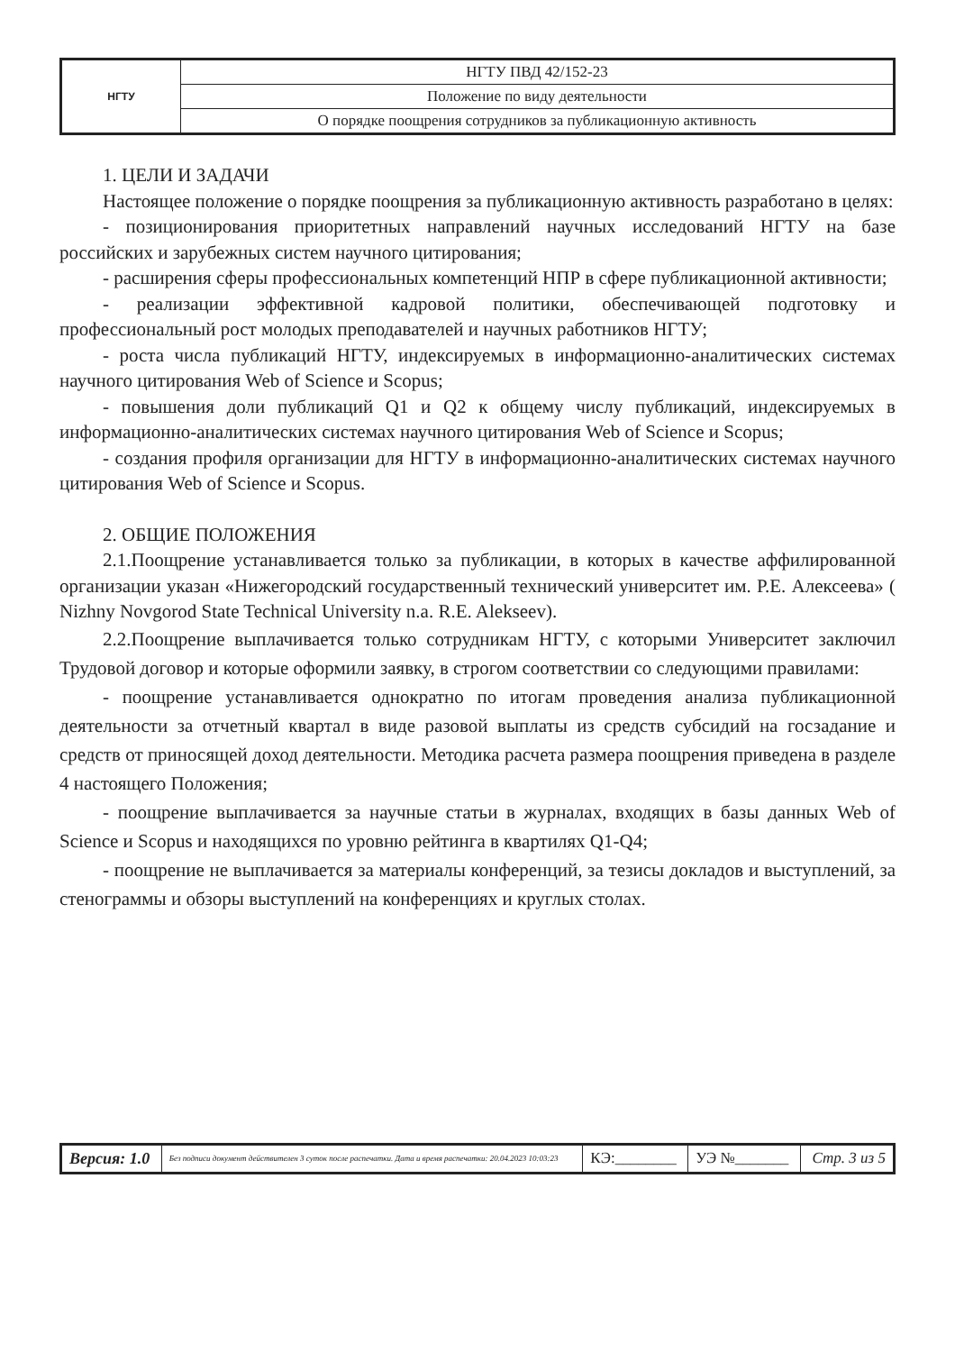| НГТУ | НГТУ ПВД 42/152-23 |
| | Положение по виду деятельности |
| | О порядке поощрения сотрудников за публикационную активность |
1. ЦЕЛИ И ЗАДАЧИ
Настоящее положение о порядке поощрения за публикационную активность разработано в целях:
- позиционирования приоритетных направлений научных исследований НГТУ на базе российских и зарубежных систем научного цитирования;
- расширения сферы профессиональных компетенций НПР в сфере публикационной активности;
- реализации эффективной кадровой политики, обеспечивающей подготовку и профессиональный рост молодых преподавателей и научных работников НГТУ;
- роста числа публикаций НГТУ, индексируемых в информационно-аналитических системах научного цитирования Web of Science и Scopus;
- повышения доли публикаций Q1 и Q2 к общему числу публикаций, индексируемых в информационно-аналитических системах научного цитирования Web of Science и Scopus;
- создания профиля организации для НГТУ в информационно-аналитических системах научного цитирования Web of Science и Scopus.
2. ОБЩИЕ ПОЛОЖЕНИЯ
2.1.Поощрение устанавливается только за публикации, в которых в качестве аффилированной организации указан «Нижегородский государственный технический университет им. Р.Е. Алексеева» ( Nizhny Novgorod State Technical University n.a. R.E. Alekseev).
2.2.Поощрение выплачивается только сотрудникам НГТУ, с которыми Университет заключил Трудовой договор и которые оформили заявку, в строгом соответствии со следующими правилами:
- поощрение устанавливается однократно по итогам проведения анализа публикационной деятельности за отчетный квартал в виде разовой выплаты из средств субсидий на госзадание и средств от приносящей доход деятельности. Методика расчета размера поощрения приведена в разделе 4 настоящего Положения;
- поощрение выплачивается за научные статьи в журналах, входящих в базы данных Web of Science и Scopus и находящихся по уровню рейтинга в квартилях Q1-Q4;
- поощрение не выплачивается за материалы конференций, за тезисы докладов и выступлений, за стенограммы и обзоры выступлений на конференциях и круглых столах.
| Версия: 1.0 | Без подписи документ действителен 3 суток после распечатки. Дата и время распечатки: 20.04.2023 10:03:23 | КЭ:________ | УЭ №_______ | Стр. 3 из 5 |